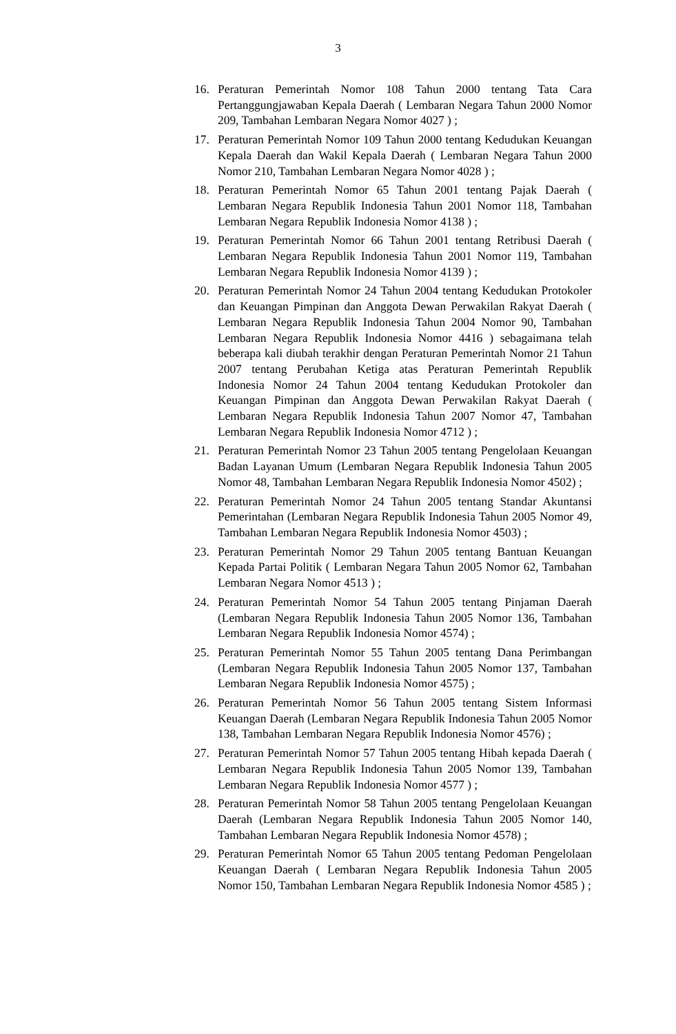3
16. Peraturan Pemerintah Nomor 108 Tahun 2000 tentang Tata Cara Pertanggungjawaban Kepala Daerah ( Lembaran Negara Tahun 2000 Nomor 209, Tambahan Lembaran Negara Nomor 4027 ) ;
17. Peraturan Pemerintah Nomor 109 Tahun 2000 tentang Kedudukan Keuangan Kepala Daerah dan Wakil Kepala Daerah ( Lembaran Negara Tahun 2000 Nomor 210, Tambahan Lembaran Negara Nomor 4028 ) ;
18. Peraturan Pemerintah Nomor 65 Tahun 2001 tentang Pajak Daerah ( Lembaran Negara Republik Indonesia Tahun 2001 Nomor 118, Tambahan Lembaran Negara Republik Indonesia Nomor 4138 ) ;
19. Peraturan Pemerintah Nomor 66 Tahun 2001 tentang Retribusi Daerah ( Lembaran Negara Republik Indonesia Tahun 2001 Nomor 119, Tambahan Lembaran Negara Republik Indonesia Nomor 4139 ) ;
20. Peraturan Pemerintah Nomor 24 Tahun 2004 tentang Kedudukan Protokoler dan Keuangan Pimpinan dan Anggota Dewan Perwakilan Rakyat Daerah ( Lembaran Negara Republik Indonesia Tahun 2004 Nomor 90, Tambahan Lembaran Negara Republik Indonesia Nomor 4416 ) sebagaimana telah beberapa kali diubah terakhir dengan Peraturan Pemerintah Nomor 21 Tahun 2007 tentang Perubahan Ketiga atas Peraturan Pemerintah Republik Indonesia Nomor 24 Tahun 2004 tentang Kedudukan Protokoler dan Keuangan Pimpinan dan Anggota Dewan Perwakilan Rakyat Daerah ( Lembaran Negara Republik Indonesia Tahun 2007 Nomor 47, Tambahan Lembaran Negara Republik Indonesia Nomor 4712 ) ;
21. Peraturan Pemerintah Nomor 23 Tahun 2005 tentang Pengelolaan Keuangan Badan Layanan Umum (Lembaran Negara Republik Indonesia Tahun 2005 Nomor 48, Tambahan Lembaran Negara Republik Indonesia Nomor 4502) ;
22. Peraturan Pemerintah Nomor 24 Tahun 2005 tentang Standar Akuntansi Pemerintahan (Lembaran Negara Republik Indonesia Tahun 2005 Nomor 49, Tambahan Lembaran Negara Republik Indonesia Nomor 4503) ;
23. Peraturan Pemerintah Nomor 29 Tahun 2005 tentang Bantuan Keuangan Kepada Partai Politik ( Lembaran Negara Tahun 2005 Nomor 62, Tambahan Lembaran Negara Nomor 4513 ) ;
24. Peraturan Pemerintah Nomor 54 Tahun 2005 tentang Pinjaman Daerah (Lembaran Negara Republik Indonesia Tahun 2005 Nomor 136, Tambahan Lembaran Negara Republik Indonesia Nomor 4574) ;
25. Peraturan Pemerintah Nomor 55 Tahun 2005 tentang Dana Perimbangan (Lembaran Negara Republik Indonesia Tahun 2005 Nomor 137, Tambahan Lembaran Negara Republik Indonesia Nomor 4575) ;
26. Peraturan Pemerintah Nomor 56 Tahun 2005 tentang Sistem Informasi Keuangan Daerah (Lembaran Negara Republik Indonesia Tahun 2005 Nomor 138, Tambahan Lembaran Negara Republik Indonesia Nomor 4576) ;
27. Peraturan Pemerintah Nomor 57 Tahun 2005 tentang Hibah kepada Daerah ( Lembaran Negara Republik Indonesia Tahun 2005 Nomor 139, Tambahan Lembaran Negara Republik Indonesia Nomor 4577 ) ;
28. Peraturan Pemerintah Nomor 58 Tahun 2005 tentang Pengelolaan Keuangan Daerah (Lembaran Negara Republik Indonesia Tahun 2005 Nomor 140, Tambahan Lembaran Negara Republik Indonesia Nomor 4578) ;
29. Peraturan Pemerintah Nomor 65 Tahun 2005 tentang Pedoman Pengelolaan Keuangan Daerah ( Lembaran Negara Republik Indonesia Tahun 2005 Nomor 150, Tambahan Lembaran Negara Republik Indonesia Nomor 4585 ) ;